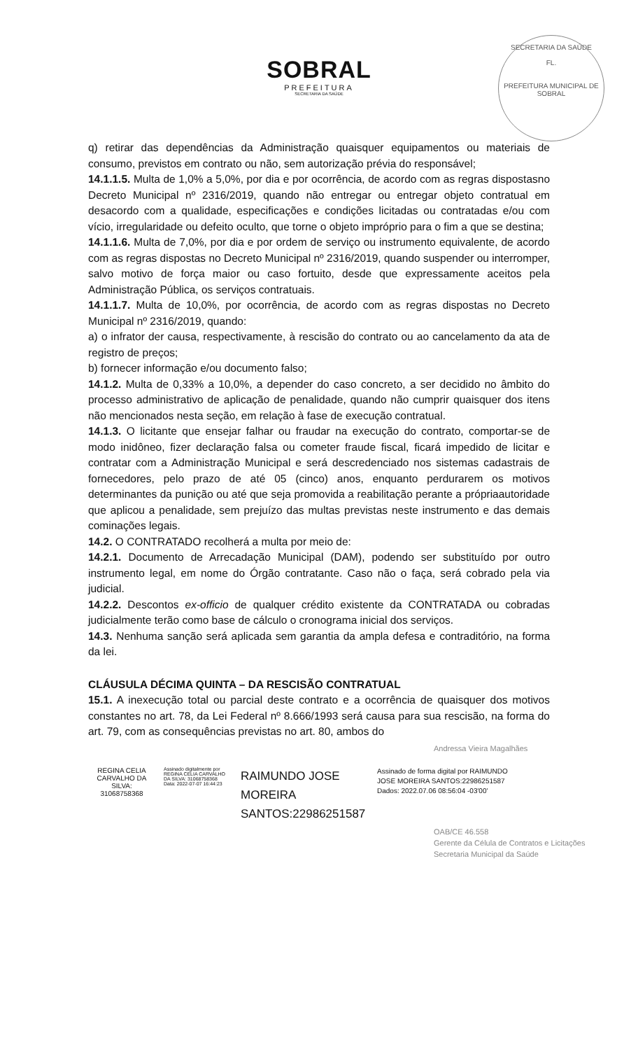SOBRAL
PREFEITURA
SECRETARIA DA SAÚDE
SECRETARIA DA SAÚDE
FL.
PREFEITURA MUNICIPAL DE SOBRAL
q) retirar das dependências da Administração quaisquer equipamentos ou materiais de consumo, previstos em contrato ou não, sem autorização prévia do responsável;
14.1.1.5. Multa de 1,0% a 5,0%, por dia e por ocorrência, de acordo com as regras dispostasno Decreto Municipal nº 2316/2019, quando não entregar ou entregar objeto contratual em desacordo com a qualidade, especificações e condições licitadas ou contratadas e/ou com vício, irregularidade ou defeito oculto, que torne o objeto impróprio para o fim a que se destina;
14.1.1.6. Multa de 7,0%, por dia e por ordem de serviço ou instrumento equivalente, de acordo com as regras dispostas no Decreto Municipal nº 2316/2019, quando suspender ou interromper, salvo motivo de força maior ou caso fortuito, desde que expressamente aceitos pela Administração Pública, os serviços contratuais.
14.1.1.7. Multa de 10,0%, por ocorrência, de acordo com as regras dispostas no Decreto Municipal nº 2316/2019, quando:
a) o infrator der causa, respectivamente, à rescisão do contrato ou ao cancelamento da ata de registro de preços;
b) fornecer informação e/ou documento falso;
14.1.2. Multa de 0,33% a 10,0%, a depender do caso concreto, a ser decidido no âmbito do processo administrativo de aplicação de penalidade, quando não cumprir quaisquer dos itens não mencionados nesta seção, em relação à fase de execução contratual.
14.1.3. O licitante que ensejar falhar ou fraudar na execução do contrato, comportar-se de modo inidôneo, fizer declaração falsa ou cometer fraude fiscal, ficará impedido de licitar e contratar com a Administração Municipal e será descredenciado nos sistemas cadastrais de fornecedores, pelo prazo de até 05 (cinco) anos, enquanto perdurarem os motivos determinantes da punição ou até que seja promovida a reabilitação perante a própriaautoridade que aplicou a penalidade, sem prejuízo das multas previstas neste instrumento e das demais cominações legais.
14.2. O CONTRATADO recolherá a multa por meio de:
14.2.1. Documento de Arrecadação Municipal (DAM), podendo ser substituído por outro instrumento legal, em nome do Órgão contratante. Caso não o faça, será cobrado pela via judicial.
14.2.2. Descontos ex-officio de qualquer crédito existente da CONTRATADA ou cobradas judicialmente terão como base de cálculo o cronograma inicial dos serviços.
14.3. Nenhuma sanção será aplicada sem garantia da ampla defesa e contraditório, na forma da lei.
CLÁUSULA DÉCIMA QUINTA – DA RESCISÃO CONTRATUAL
15.1. A inexecução total ou parcial deste contrato e a ocorrência de quaisquer dos motivos constantes no art. 78, da Lei Federal nº 8.666/1993 será causa para sua rescisão, na forma do art. 79, com as consequências previstas no art. 80, ambos do
Andressa Vieira Magalhães
REGINA CELIA CARVALHO DA SILVA: 31068758368
Assinado digitalmente por REGINA CELIA CARVALHO DA SILVA: 31068758368 Data: 2022-07-07 16:44:23
RAIMUNDO JOSE MOREIRA SANTOS:22986251587
Assinado de forma digital por RAIMUNDO JOSE MOREIRA SANTOS:22986251587 Dados: 2022.07.06 08:56:04 -03'00'
OAB/CE 46.558
Gerente da Célula de Contratos e Licitações
Secretaria Municipal da Saúde